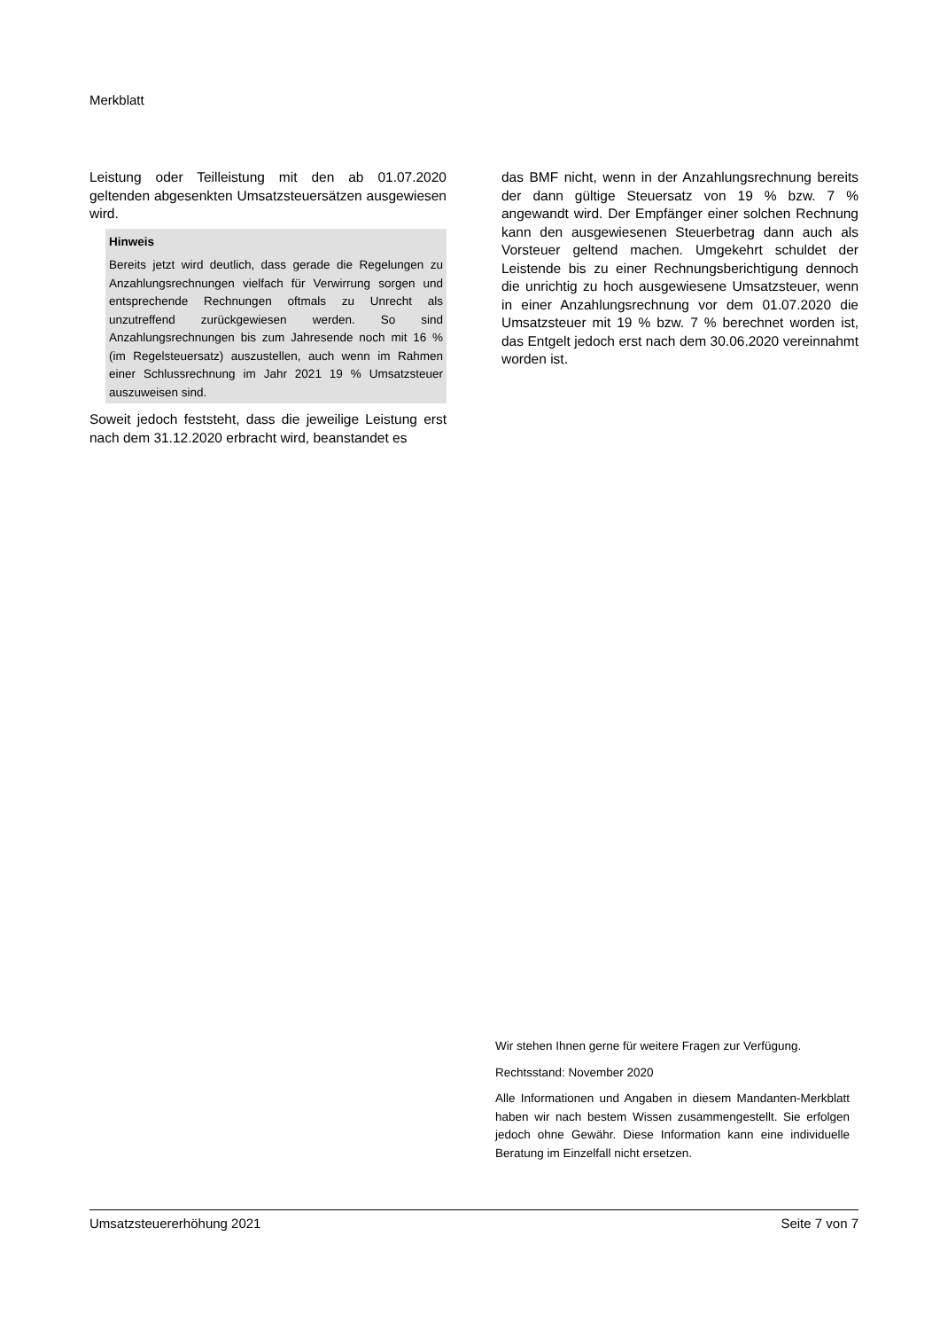Merkblatt
Leistung oder Teilleistung mit den ab 01.07.2020 geltenden abgesenkten Umsatzsteuersätzen ausgewiesen wird.
Hinweis
Bereits jetzt wird deutlich, dass gerade die Regelungen zu Anzahlungsrechnungen vielfach für Verwirrung sorgen und entsprechende Rechnungen oftmals zu Unrecht als unzutreffend zurückgewiesen werden. So sind Anzahlungsrechnungen bis zum Jahresende noch mit 16 % (im Regelsteuersatz) auszustellen, auch wenn im Rahmen einer Schlussrechnung im Jahr 2021 19 % Umsatzsteuer auszuweisen sind.
Soweit jedoch feststeht, dass die jeweilige Leistung erst nach dem 31.12.2020 erbracht wird, beanstandet es
das BMF nicht, wenn in der Anzahlungsrechnung bereits der dann gültige Steuersatz von 19 % bzw. 7 % angewandt wird. Der Empfänger einer solchen Rechnung kann den ausgewiesenen Steuerbetrag dann auch als Vorsteuer geltend machen. Umgekehrt schuldet der Leistende bis zu einer Rechnungsberichtigung dennoch die unrichtig zu hoch ausgewiesene Umsatzsteuer, wenn in einer Anzahlungsrechnung vor dem 01.07.2020 die Umsatzsteuer mit 19 % bzw. 7 % berechnet worden ist, das Entgelt jedoch erst nach dem 30.06.2020 vereinnahmt worden ist.
Wir stehen Ihnen gerne für weitere Fragen zur Verfügung.
Rechtsstand: November 2020
Alle Informationen und Angaben in diesem Mandanten-Merkblatt haben wir nach bestem Wissen zusammengestellt. Sie erfolgen jedoch ohne Gewähr. Diese Information kann eine individuelle Beratung im Einzelfall nicht ersetzen.
Umsatzsteuererhöhung 2021 Seite 7 von 7